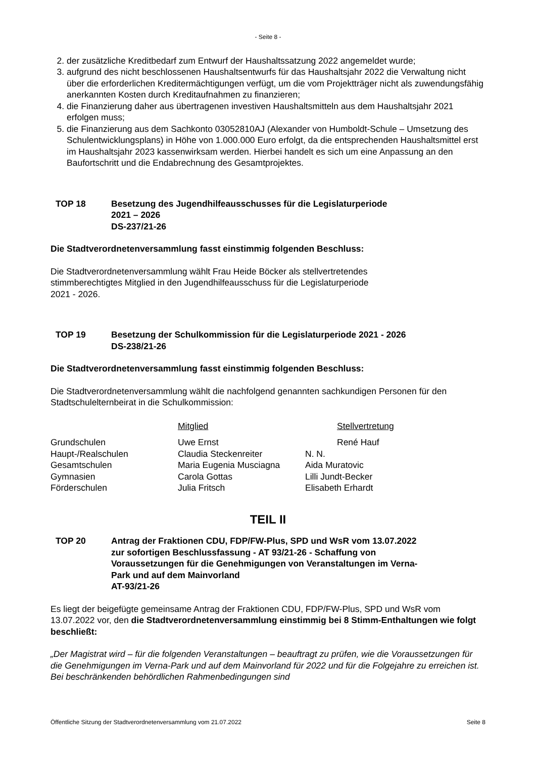- Seite 8 -
2. der zusätzliche Kreditbedarf zum Entwurf der Haushaltssatzung 2022 angemeldet wurde;
3. aufgrund des nicht beschlossenen Haushaltsentwurfs für das Haushaltsjahr 2022 die Verwaltung nicht über die erforderlichen Kreditermächtigungen verfügt, um die vom Projektträger nicht als zuwendungsfähig anerkannten Kosten durch Kreditaufnahmen zu finanzieren;
4. die Finanzierung daher aus übertragenen investiven Haushaltsmitteln aus dem Haushaltsjahr 2021 erfolgen muss;
5. die Finanzierung aus dem Sachkonto 03052810AJ (Alexander von Humboldt-Schule – Umsetzung des Schulentwicklungsplans) in Höhe von 1.000.000 Euro erfolgt, da die entsprechenden Haushaltsmittel erst im Haushaltsjahr 2023 kassenwirksam werden. Hierbei handelt es sich um eine Anpassung an den Baufortschritt und die Endabrechnung des Gesamtprojektes.
TOP 18 Besetzung des Jugendhilfeausschusses für die Legislaturperiode
2021 – 2026
DS-237/21-26
Die Stadtverordnetenversammlung fasst einstimmig folgenden Beschluss:
Die Stadtverordnetenversammlung wählt Frau Heide Böcker als stellvertretendes
stimmberechtigtes Mitglied in den Jugendhilfeausschuss für die Legislaturperiode
2021 - 2026.
TOP 19 Besetzung der Schulkommission für die Legislaturperiode 2021 - 2026
DS-238/21-26
Die Stadtverordnetenversammlung fasst einstimmig folgenden Beschluss:
Die Stadtverordnetenversammlung wählt die nachfolgend genannten sachkundigen Personen für den Stadtschulelternbeirat in die Schulkommission:
| | Mitglied | Stellvertretung |
| Grundschulen | Uwe Ernst | René Hauf |
| Haupt-/Realschulen | Claudia Steckenreiter | N. N. |
| Gesamtschulen | Maria Eugenia Musciagna | Aida Muratovic |
| Gymnasien | Carola Gottas | Lilli Jundt-Becker |
| Förderschulen | Julia Fritsch | Elisabeth Erhardt |
TEIL II
TOP 20 Antrag der Fraktionen CDU, FDP/FW-Plus, SPD und WsR vom 13.07.2022
zur sofortigen Beschlussfassung - AT 93/21-26 - Schaffung von
Voraussetzungen für die Genehmigungen von Veranstaltungen im Verna-
Park und auf dem Mainvorland
AT-93/21-26
Es liegt der beigefügte gemeinsame Antrag der Fraktionen CDU, FDP/FW-Plus, SPD und WsR vom 13.07.2022 vor, den die Stadtverordnetenversammlung einstimmig bei 8 Stimm-Enthaltungen wie folgt beschließt:
„Der Magistrat wird – für die folgenden Veranstaltungen – beauftragt zu prüfen, wie die Voraussetzungen für die Genehmigungen im Verna-Park und auf dem Mainvorland für 2022 und für die Folgejahre zu erreichen ist. Bei beschränkenden behördlichen Rahmenbedingungen sind
Öffentliche Sitzung der Stadtverordnetenversammlung vom 21.07.2022 Seite 8